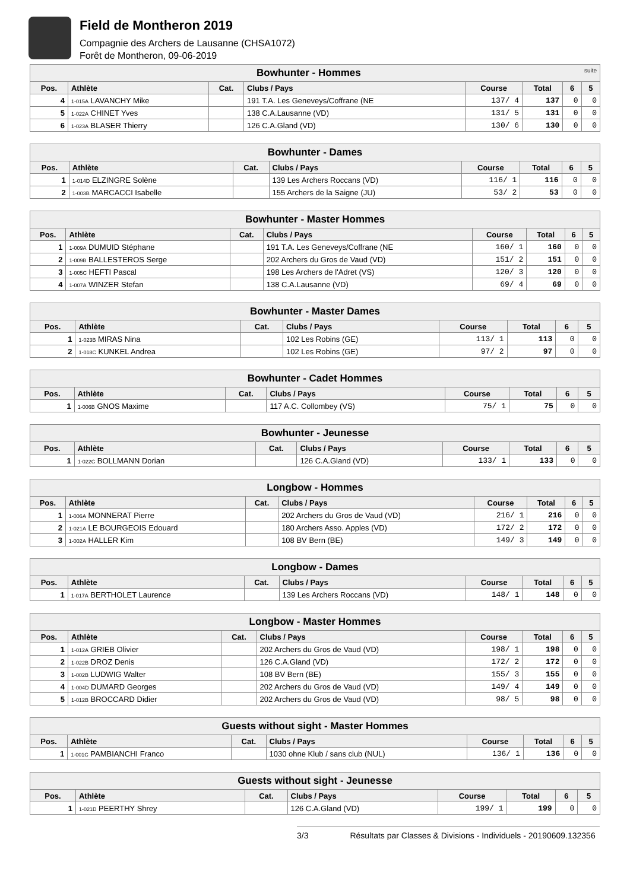Field de Montheron 2019
Compagnie des Archers de Lausanne (CHSA1072)
Forêt de Montheron, 09-06-2019
| Bowhunter - Hommes suite | | | | | | | |
| Pos. | Athlète | Cat. | Clubs / Pays | Course | Total | 6 | 5 |
| 4 | 1-015A LAVANCHY Mike | | 191 T.A. Les Geneveys/Coffrane (NE | 137/ 4 | 137 | 0 | 0 |
| 5 | 1-022A CHINET Yves | | 138 C.A.Lausanne (VD) | 131/ 5 | 131 | 0 | 0 |
| 6 | 1-023A BLASER Thierry | | 126 C.A.Gland (VD) | 130/ 6 | 130 | 0 | 0 |
| Bowhunter - Dames | | | | | | | |
| Pos. | Athlète | Cat. | Clubs / Pays | Course | Total | 6 | 5 |
| 1 | 1-014D ELZINGRE Solène | | 139 Les Archers Roccans (VD) | 116/ 1 | 116 | 0 | 0 |
| 2 | 1-003B MARCACCI Isabelle | | 155 Archers de la Saigne (JU) | 53/ 2 | 53 | 0 | 0 |
| Bowhunter - Master Hommes | | | | | | | |
| Pos. | Athlète | Cat. | Clubs / Pays | Course | Total | 6 | 5 |
| 1 | 1-009A DUMUID Stéphane | | 191 T.A. Les Geneveys/Coffrane (NE | 160/ 1 | 160 | 0 | 0 |
| 2 | 1-009B BALLESTEROS Serge | | 202 Archers du Gros de Vaud (VD) | 151/ 2 | 151 | 0 | 0 |
| 3 | 1-005C HEFTI Pascal | | 198 Les Archers de l'Adret (VS) | 120/ 3 | 120 | 0 | 0 |
| 4 | 1-007A WINZER Stefan | | 138 C.A.Lausanne (VD) | 69/ 4 | 69 | 0 | 0 |
| Bowhunter - Master Dames | | | | | | | |
| Pos. | Athlète | Cat. | Clubs / Pays | Course | Total | 6 | 5 |
| 1 | 1-023B MIRAS Nina | | 102 Les Robins (GE) | 113/ 1 | 113 | 0 | 0 |
| 2 | 1-018C KUNKEL Andrea | | 102 Les Robins (GE) | 97/ 2 | 97 | 0 | 0 |
| Bowhunter - Cadet Hommes | | | | | | | |
| Pos. | Athlète | Cat. | Clubs / Pays | Course | Total | 6 | 5 |
| 1 | 1-006B GNOS Maxime | | 117 A.C. Collombey (VS) | 75/ 1 | 75 | 0 | 0 |
| Bowhunter - Jeunesse | | | | | | | |
| Pos. | Athlète | Cat. | Clubs / Pays | Course | Total | 6 | 5 |
| 1 | 1-022C BOLLMANN Dorian | | 126 C.A.Gland (VD) | 133/ 1 | 133 | 0 | 0 |
| Longbow - Hommes | | | | | | | |
| Pos. | Athlète | Cat. | Clubs / Pays | Course | Total | 6 | 5 |
| 1 | 1-006A MONNERAT Pierre | | 202 Archers du Gros de Vaud (VD) | 216/ 1 | 216 | 0 | 0 |
| 2 | 1-021A LE BOURGEOIS Edouard | | 180 Archers Asso. Apples (VD) | 172/ 2 | 172 | 0 | 0 |
| 3 | 1-002A HALLER Kim | | 108 BV Bern (BE) | 149/ 3 | 149 | 0 | 0 |
| Longbow - Dames | | | | | | | |
| Pos. | Athlète | Cat. | Clubs / Pays | Course | Total | 6 | 5 |
| 1 | 1-017A BERTHOLET Laurence | | 139 Les Archers Roccans (VD) | 148/ 1 | 148 | 0 | 0 |
| Longbow - Master Hommes | | | | | | | |
| Pos. | Athlète | Cat. | Clubs / Pays | Course | Total | 6 | 5 |
| 1 | 1-012A GRIEB Olivier | | 202 Archers du Gros de Vaud (VD) | 198/ 1 | 198 | 0 | 0 |
| 2 | 1-022B DROZ Denis | | 126 C.A.Gland (VD) | 172/ 2 | 172 | 0 | 0 |
| 3 | 1-002B LUDWIG Walter | | 108 BV Bern (BE) | 155/ 3 | 155 | 0 | 0 |
| 4 | 1-004D DUMARD Georges | | 202 Archers du Gros de Vaud (VD) | 149/ 4 | 149 | 0 | 0 |
| 5 | 1-012B BROCCARD Didier | | 202 Archers du Gros de Vaud (VD) | 98/ 5 | 98 | 0 | 0 |
| Guests without sight - Master Hommes | | | | | | | |
| Pos. | Athlète | Cat. | Clubs / Pays | Course | Total | 6 | 5 |
| 1 | 1-001C PAMBIANCHI Franco | | 1030 ohne Klub / sans club (NUL) | 136/ 1 | 136 | 0 | 0 |
| Guests without sight - Jeunesse | | | | | | | |
| Pos. | Athlète | Cat. | Clubs / Pays | Course | Total | 6 | 5 |
| 1 | 1-021D PEERTHY Shrey | | 126 C.A.Gland (VD) | 199/ 1 | 199 | 0 | 0 |
3/3 Résultats par Classes & Divisions - Individuels - 20190609.132356